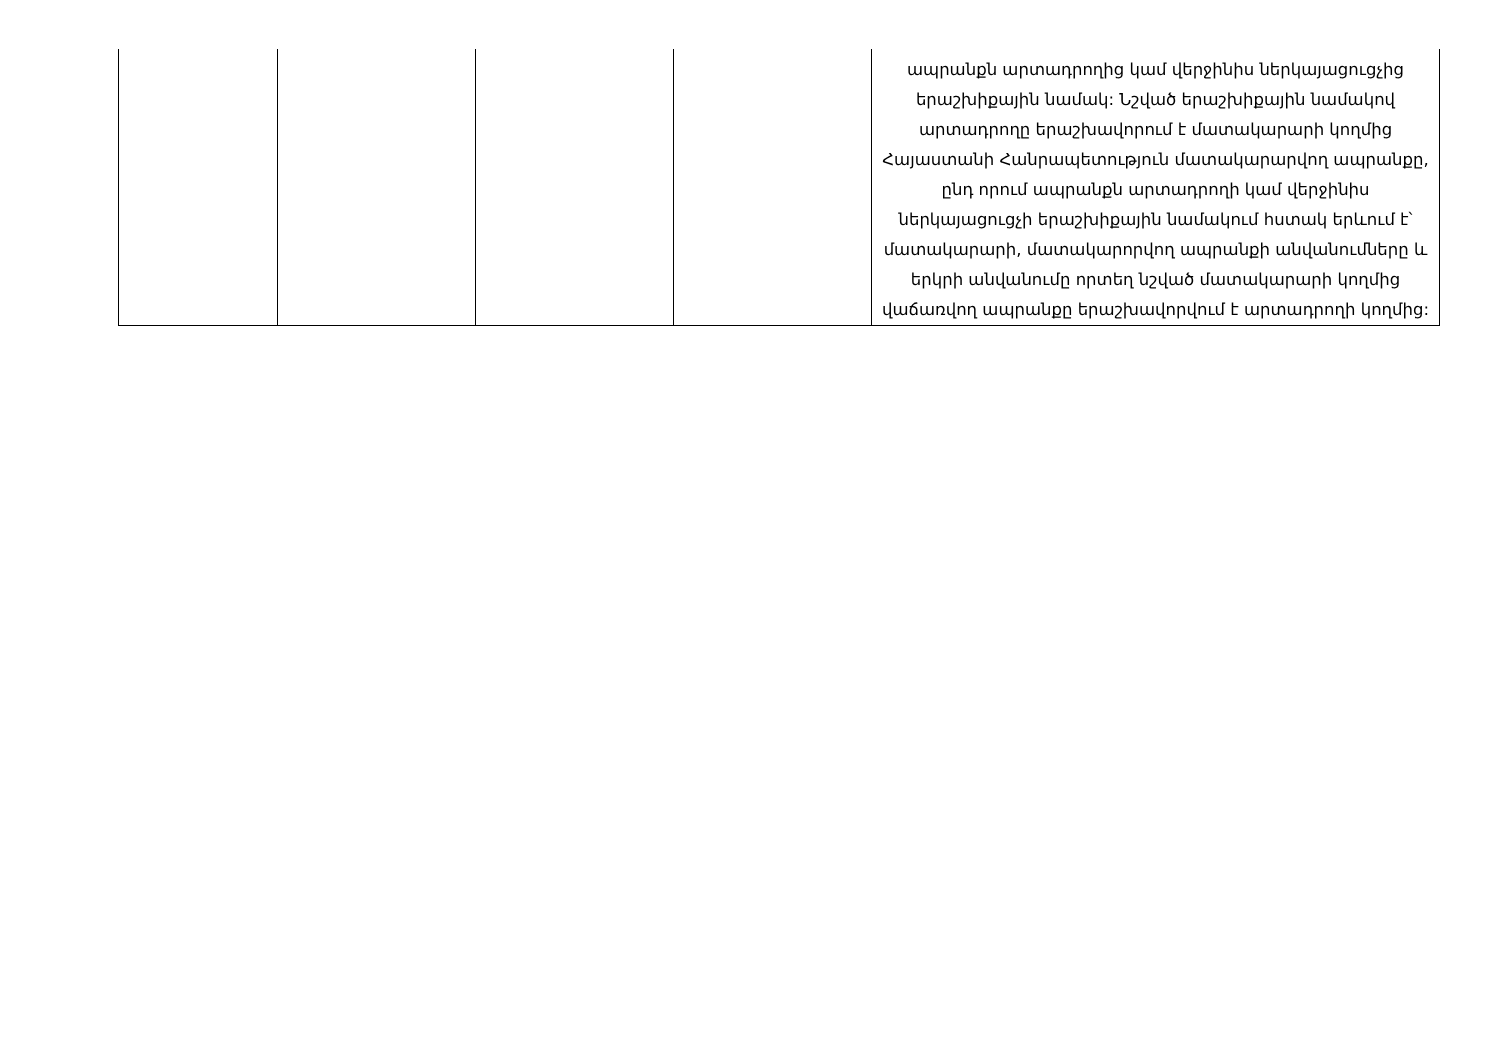| | | | | ապրանքն արտադրողից կամ վերջինիս ներկայացուցչից երաշխիքային նամակ: Նշված երաշխիքային նամակով արտադրողը երաշխավորում է մատակարարի կողմից Հայաստանի Հանրապետություն մատակարարվող ապրանքը, ընդ որում ապրանքն արտադրողի կամ վերջինիս ներկայացուցչի երաշխիքային նամակում հստակ երևում է՝ մատակարարի, մատակարորվող ապրանքի անվանումները և երկրի անվանումը որտեղ նշված մատակարարի կողմից վաճառվող ապրանքը երաշխավորվում է արտադրողի կողմից: |